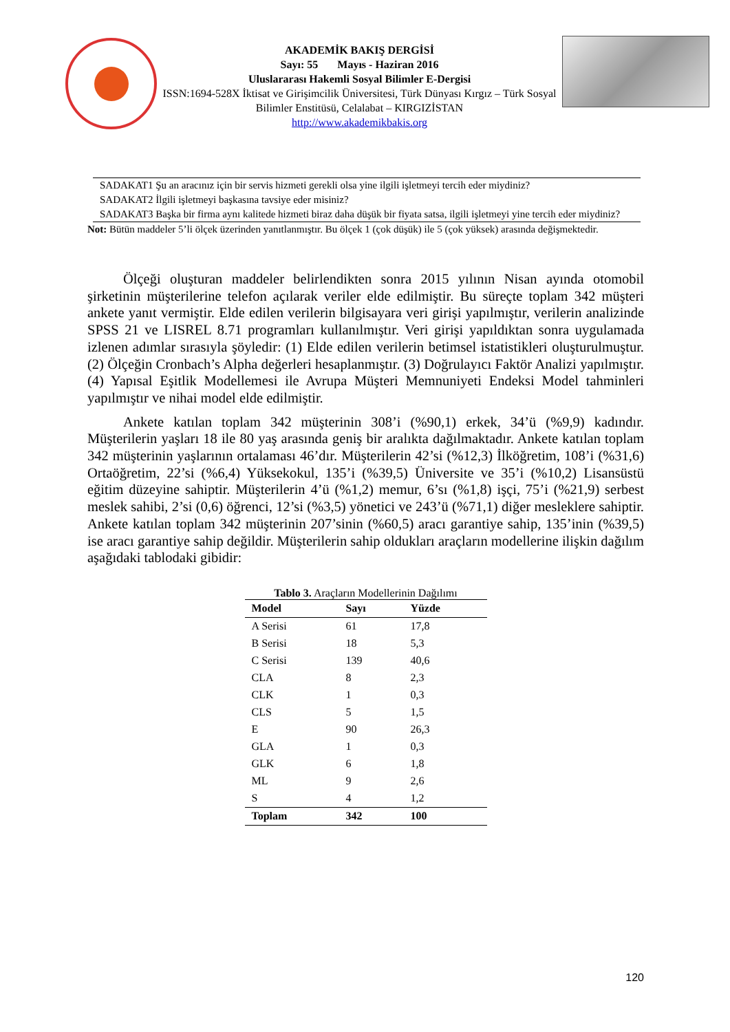AKADEMİK BAKIŞ DERGİSİ
Sayı: 55 Mayıs - Haziran 2016
Uluslararası Hakemli Sosyal Bilimler E-Dergisi
ISSN:1694-528X İktisat ve Girişimcilik Üniversitesi, Türk Dünyası Kırgız – Türk Sosyal Bilimler Enstitüsü, Celalabat – KIRGIZİSTAN
http://www.akademikbakis.org
SADAKAT1 Şu an aracınız için bir servis hizmeti gerekli olsa yine ilgili işletmeyi tercih eder miydiniz?
SADAKAT2 İlgili işletmeyi başkasına tavsiye eder misiniz?
SADAKAT3 Başka bir firma aynı kalitede hizmeti biraz daha düşük bir fiyata satsa, ilgili işletmeyi yine tercih eder miydiniz?
Not: Bütün maddeler 5’li ölçek üzerinden yanıtlanmıştır. Bu ölçek 1 (çok düşük) ile 5 (çok yüksek) arasında değişmektedir.
Ölçeği oluşturan maddeler belirlendikten sonra 2015 yılının Nisan ayında otomobil şirketinin müşterilerine telefon açılarak veriler elde edilmiştir. Bu süreçte toplam 342 müşteri ankete yanıt vermiştir. Elde edilen verilerin bilgisayara veri girişi yapılmıştır, verilerin analizinde SPSS 21 ve LISREL 8.71 programları kullanılmıştır. Veri girişi yapıldıktan sonra uygulamada izlenen adımlar sırasıyla şöyledir: (1) Elde edilen verilerin betimsel istatistikleri oluşturulmuştur. (2) Ölçeğin Cronbach’s Alpha değerleri hesaplanmıştır. (3) Doğrulayıcı Faktör Analizi yapılmıştır. (4) Yapısal Eşitlik Modellemesi ile Avrupa Müşteri Memnuniyeti Endeksi Model tahminleri yapılmıştır ve nihai model elde edilmiştir.
Ankete katılan toplam 342 müşterinin 308’i (%90,1) erkek, 34’ü (%9,9) kadındır. Müşterilerin yaşları 18 ile 80 yaş arasında geniş bir aralıkta dağılmaktadır. Ankete katılan toplam 342 müşterinin yaşlarının ortalaması 46’dır. Müşterilerin 42’si (%12,3) İlköğretim, 108’i (%31,6) Ortaöğretim, 22’si (%6,4) Yüksekokul, 135’i (%39,5) Üniversite ve 35’i (%10,2) Lisansüstü eğitim düzeyine sahiptir. Müşterilerin 4’ü (%1,2) memur, 6’sı (%1,8) işçi, 75’i (%21,9) serbest meslek sahibi, 2’si (0,6) öğrenci, 12’si (%3,5) yönetici ve 243’ü (%71,1) diğer mesleklere sahiptir. Ankete katılan toplam 342 müşterinin 207’sinin (%60,5) aracı garantiye sahip, 135’inin (%39,5) ise aracı garantiye sahip değildir. Müşterilerin sahip oldukları araçların modellerine ilişkin dağılım aşağıdaki tablodaki gibidir:
Tablo 3. Araçların Modellerinin Dağılımı
| Model | Sayı | Yüzde |
| --- | --- | --- |
| A Serisi | 61 | 17,8 |
| B Serisi | 18 | 5,3 |
| C Serisi | 139 | 40,6 |
| CLA | 8 | 2,3 |
| CLK | 1 | 0,3 |
| CLS | 5 | 1,5 |
| E | 90 | 26,3 |
| GLA | 1 | 0,3 |
| GLK | 6 | 1,8 |
| ML | 9 | 2,6 |
| S | 4 | 1,2 |
| Toplam | 342 | 100 |
120